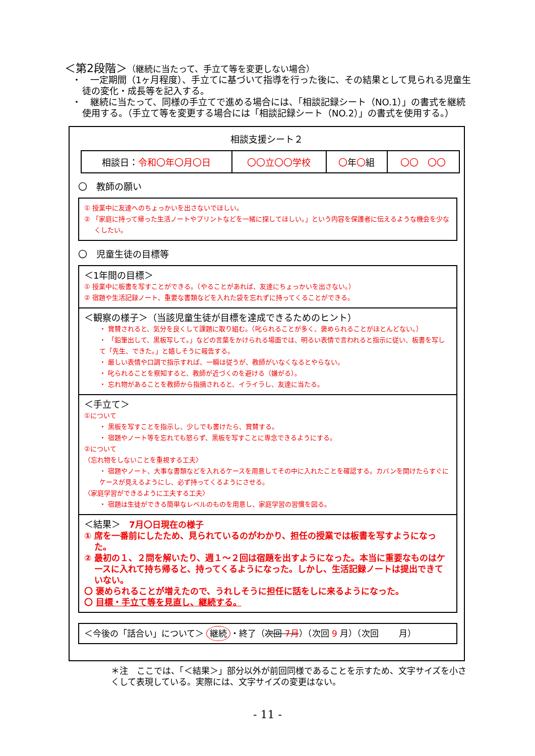＜第2段階＞（継続に当たって、手立て等を変更しない場合）
・　一定期間（1ヶ月程度）、手立てに基づいて指導を行った後に、その結果として見られる児童生徒の変化・成長等を記入する。
・　継続に当たって、同様の手立てで進める場合には、「相談記録シート（NO.1）」の書式を継続使用する。（手立て等を変更する場合には「相談記録シート（NO.2）」の書式を使用する。）
相談支援シート２
| 相談日： 令和〇年〇月〇日 | 〇〇立〇〇学校 | 〇 年 〇 組 | 〇〇 〇〇 |
〇　教師の願い
① 授業中に友達へのちょっかいを出さないでほしい。
② 「家庭に持って帰った生活ノートやプリントなどを一緒に探してほしい。」という内容を保護者に伝えるような機会を少なくしたい。
〇　児童生徒の目標等
＜1年間の目標＞
① 授業中に板書を写すことができる。（やることがあれば、友達にちょっかいを出さない。）
② 宿題や生活記録ノート、重要な書類などを入れた袋を忘れずに持ってくることができる。
＜観察の様子＞（当該児童生徒が目標を達成できるためのヒント）
・ 賞賛されると、気分を良くして課題に取り組む。（叱られることが多く、褒められることがほとんどない。）
・ 「鉛筆出して、黒板写して。」などの言葉をかけられる場面では、明るい表情で言われると指示に従い、板書を写して「先生、できた。」と嬉しそうに報告する。
・ 厳しい表情や口調で指示すれば、一瞬は従うが、教師がいなくなるとやらない。
・ 叱られることを察知すると、教師が近づくのを避ける（嫌がる）。
・ 忘れ物があることを教師から指摘されると、イライラし、友達に当たる。
＜手立て＞
①について
・ 黒板を写すことを指示し、少しでも書けたら、賞賛する。
・ 宿題やノート等を忘れても怒らず、黒板を写すことに専念できるようにする。
②について
〈忘れ物をしないことを重視する工夫〉
・ 宿題やノート、大事な書類などを入れるケースを用意してその中に入れたことを確認する。カバンを開けたらすぐにケースが見えるようにし、必ず持ってくるようにさせる。
〈家庭学習ができるように工夫する工夫〉
・ 宿題は生徒ができる簡単なレベルのものを用意し、家庭学習の習慣を図る。
＜結果＞　7月〇日現在の様子
① 席を一番前にしたため、見られているのがわかり、担任の授業では板書を写すようになった。
② 最初の１、２問を解いたり、週１～２回は宿題を出すようになった。本当に重要なものはケースに入れて持ち帰ると、持ってくるようになった。しかし、生活記録ノートは提出できていない。
〇 褒められることが増えたので、うれしそうに担任に話をしに来るようになった。
〇 目標・手立て等を見直し、継続する。
＜今後の「話合い」について＞ 継続 ・終了（次回 7月）（次回 9 月）（次回　　 月）
＊注　ここでは、「＜結果＞」部分以外が前回同様であることを示すため、文字サイズを小さくして表現している。実際には、文字サイズの変更はない。
- 11 -